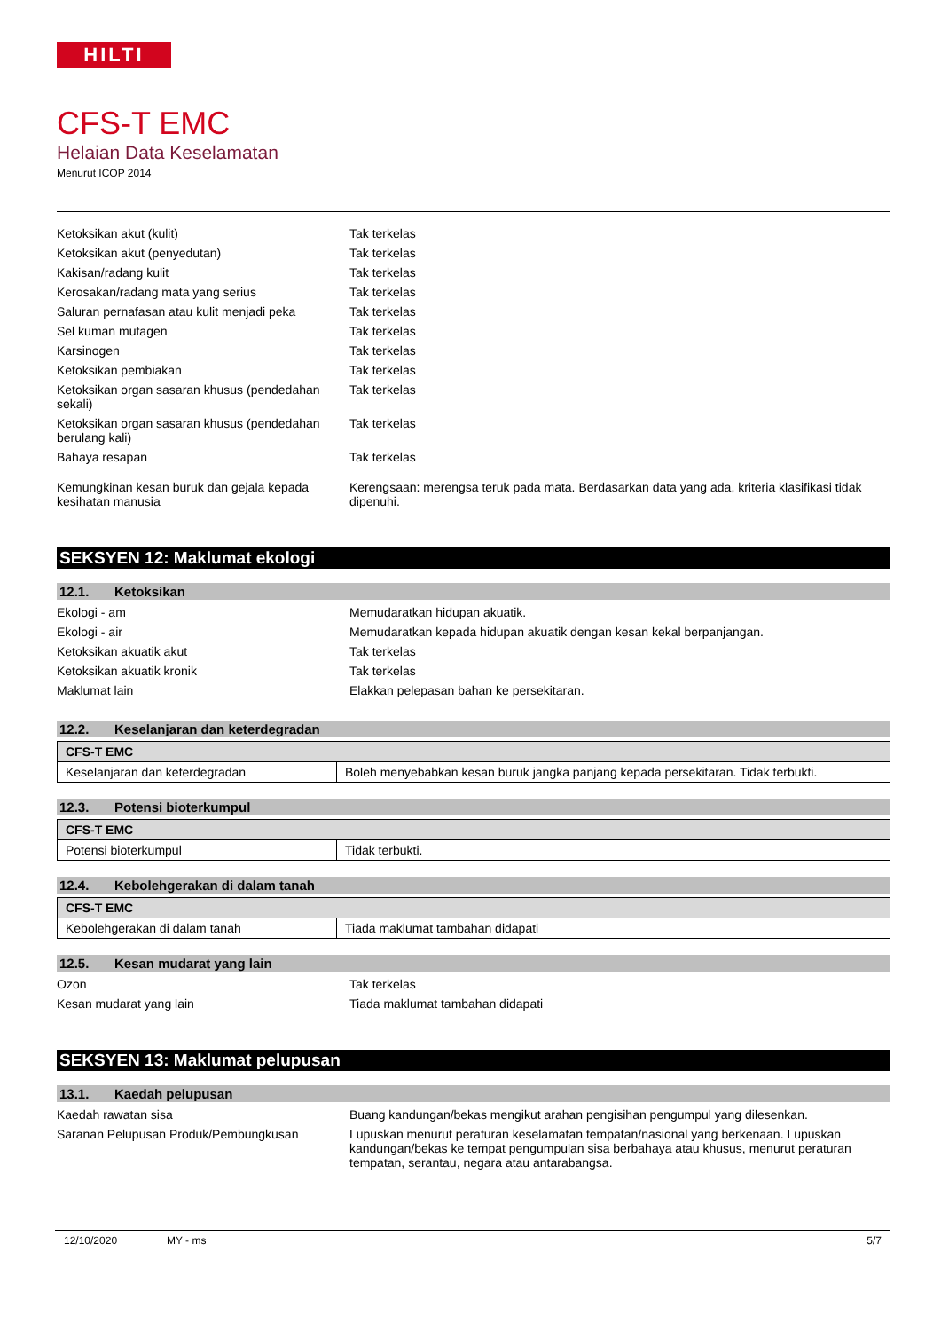HILTI
CFS-T EMC
Helaian Data Keselamatan
Menurut ICOP 2014
| Ketoksikan akut (kulit) | Tak terkelas |
| Ketoksikan akut (penyedutan) | Tak terkelas |
| Kakisan/radang kulit | Tak terkelas |
| Kerosakan/radang mata yang serius | Tak terkelas |
| Saluran pernafasan atau kulit menjadi peka | Tak terkelas |
| Sel kuman mutagen | Tak terkelas |
| Karsinogen | Tak terkelas |
| Ketoksikan pembiakan | Tak terkelas |
| Ketoksikan organ sasaran khusus (pendedahan sekali) | Tak terkelas |
| Ketoksikan organ sasaran khusus (pendedahan berulang kali) | Tak terkelas |
| Bahaya resapan | Tak terkelas |
| Kemungkinan kesan buruk dan gejala kepada kesihatan manusia | Kerengsaan: merengsa teruk pada mata. Berdasarkan data yang ada, kriteria klasifikasi tidak dipenuhi. |
SEKSYEN 12: Maklumat ekologi
12.1. Ketoksikan
| Ekologi - am | Memudaratkan hidupan akuatik. |
| Ekologi - air | Memudaratkan kepada hidupan akuatik dengan kesan kekal berpanjangan. |
| Ketoksikan akuatik akut | Tak terkelas |
| Ketoksikan akuatik kronik | Tak terkelas |
| Maklumat lain | Elakkan pelepasan bahan ke persekitaran. |
12.2. Keselanjaran dan keterdegradan
| CFS-T EMC | |
| --- | --- |
| Keselanjaran dan keterdegradan | Boleh menyebabkan kesan buruk jangka panjang kepada persekitaran. Tidak terbukti. |
12.3. Potensi bioterkumpul
| CFS-T EMC | |
| --- | --- |
| Potensi bioterkumpul | Tidak terbukti. |
12.4. Kebolehgerakan di dalam tanah
| CFS-T EMC | |
| --- | --- |
| Kebolehgerakan di dalam tanah | Tiada maklumat tambahan didapati |
12.5. Kesan mudarat yang lain
| Ozon | Tak terkelas |
| Kesan mudarat yang lain | Tiada maklumat tambahan didapati |
SEKSYEN 13: Maklumat pelupusan
13.1. Kaedah pelupusan
| Kaedah rawatan sisa | Buang kandungan/bekas mengikut arahan pengisihan pengumpul yang dilesenkan. |
| Saranan Pelupusan Produk/Pembungkusan | Lupuskan menurut peraturan keselamatan tempatan/nasional yang berkenaan. Lupuskan kandungan/bekas ke tempat pengumpulan sisa berbahaya atau khusus, menurut peraturan tempatan, serantau, negara atau antarabangsa. |
12/10/2020 MY - ms 5/7